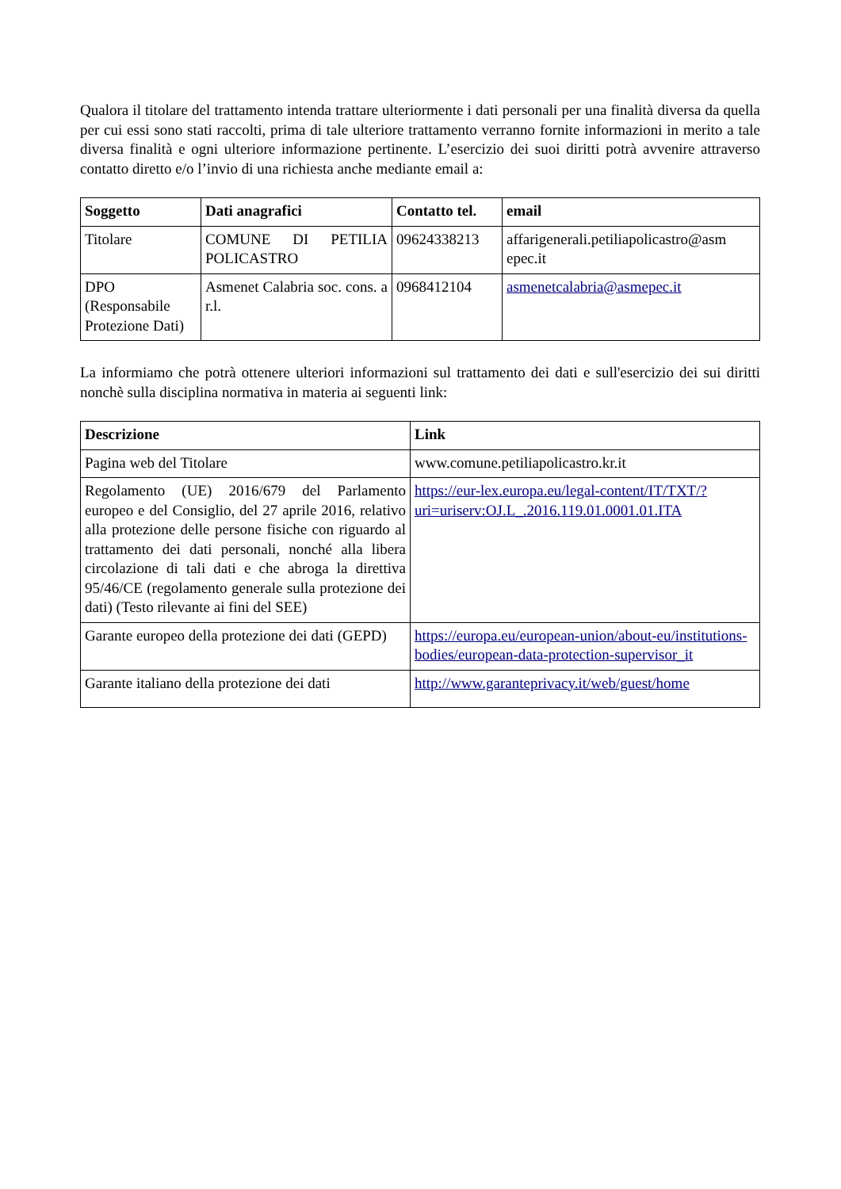Qualora il titolare del trattamento intenda trattare ulteriormente i dati personali per una finalità diversa da quella per cui essi sono stati raccolti, prima di tale ulteriore trattamento verranno fornite informazioni in merito a tale diversa finalità e ogni ulteriore informazione pertinente. L’esercizio dei suoi diritti potrà avvenire attraverso contatto diretto e/o l’invio di una richiesta anche mediante email a:
| Soggetto | Dati anagrafici | Contatto tel. | email |
| --- | --- | --- | --- |
| Titolare | COMUNE DI PETILIA POLICASTRO | 09624338213 | affarigenerali.petiliapolicastro@asm epec.it |
| DPO (Responsabile Protezione Dati) | Asmenet Calabria soc. cons. a r.l. | 0968412104 | asmenetcalabria@asmepec.it |
La informiamo che potrà ottenere ulteriori informazioni sul trattamento dei dati e sull'esercizio dei sui diritti nonchè sulla disciplina normativa in materia ai seguenti link:
| Descrizione | Link |
| --- | --- |
| Pagina web del Titolare | www.comune.petiliapolicastro.kr.it |
| Regolamento (UE) 2016/679 del Parlamento europeo e del Consiglio, del 27 aprile 2016, relativo alla protezione delle persone fisiche con riguardo al trattamento dei dati personali, nonché alla libera circolazione di tali dati e che abroga la direttiva 95/46/CE (regolamento generale sulla protezione dei dati) (Testo rilevante ai fini del SEE) | https://eur-lex.europa.eu/legal-content/IT/TXT/?uri=uriserv:OJ.L_.2016.119.01.0001.01.ITA |
| Garante europeo della protezione dei dati (GEPD) | https://europa.eu/european-union/about-eu/institutions-bodies/european-data-protection-supervisor_it |
| Garante italiano della protezione dei dati | http://www.garanteprivacy.it/web/guest/home |